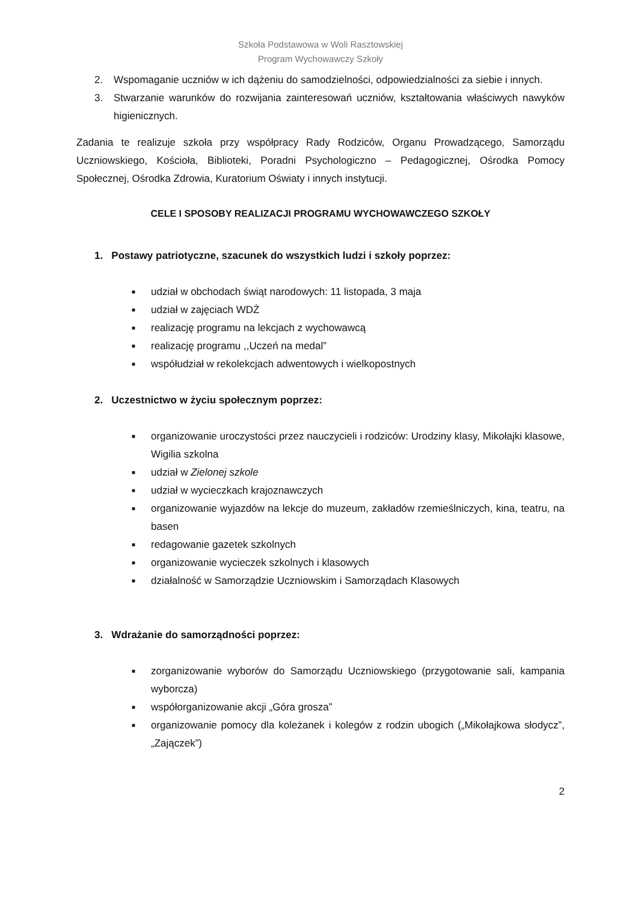Szkoła Podstawowa w Woli Rasztowskiej
Program Wychowawczy Szkoły
2. Wspomaganie uczniów w ich dążeniu do samodzielności, odpowiedzialności za siebie i innych.
3. Stwarzanie warunków do rozwijania zainteresowań uczniów, kształtowania właściwych nawyków higienicznych.
Zadania te realizuje szkoła przy współpracy Rady Rodziców, Organu Prowadzącego, Samorządu Uczniowskiego, Kościoła, Biblioteki, Poradni Psychologiczno – Pedagogicznej, Ośrodka Pomocy Społecznej, Ośrodka Zdrowia, Kuratorium Oświaty i innych instytucji.
CELE I SPOSOBY REALIZACJI PROGRAMU WYCHOWAWCZEGO SZKOŁY
1. Postawy patriotyczne, szacunek do wszystkich ludzi i szkoły poprzez:
■ udział w obchodach świąt narodowych: 11 listopada, 3 maja
■ udział w zajęciach WDŻ
■ realizację programu na lekcjach z wychowawcą
■ realizację programu ,,Uczeń na medal”
■ współudział w rekolekcjach adwentowych i wielkopostnych
2. Uczestnictwo w życiu społecznym poprzez:
■ organizowanie uroczystości przez nauczycieli i rodziców: Urodziny klasy, Mikołajki klasowe, Wigilia szkolna
■ udział w Zielonej szkole
■ udział w wycieczkach krajoznawczych
■ organizowanie wyjazdów na lekcje do muzeum, zakładów rzemieślniczych, kina, teatru, na basen
■ redagowanie gazetek szkolnych
■ organizowanie wycieczek szkolnych i klasowych
■ działalność w Samorządzie Uczniowskim i Samorządach Klasowych
3. Wdrażanie do samorządności poprzez:
■ zorganizowanie wyborów do Samorządu Uczniowskiego (przygotowanie sali, kampania wyborcza)
■ współorganizowanie akcji „Góra grosza”
■ organizowanie pomocy dla koleżanek i kolegów z rodzin ubogich („Mikołajkowa słodycz”, „Zajączek”)
2